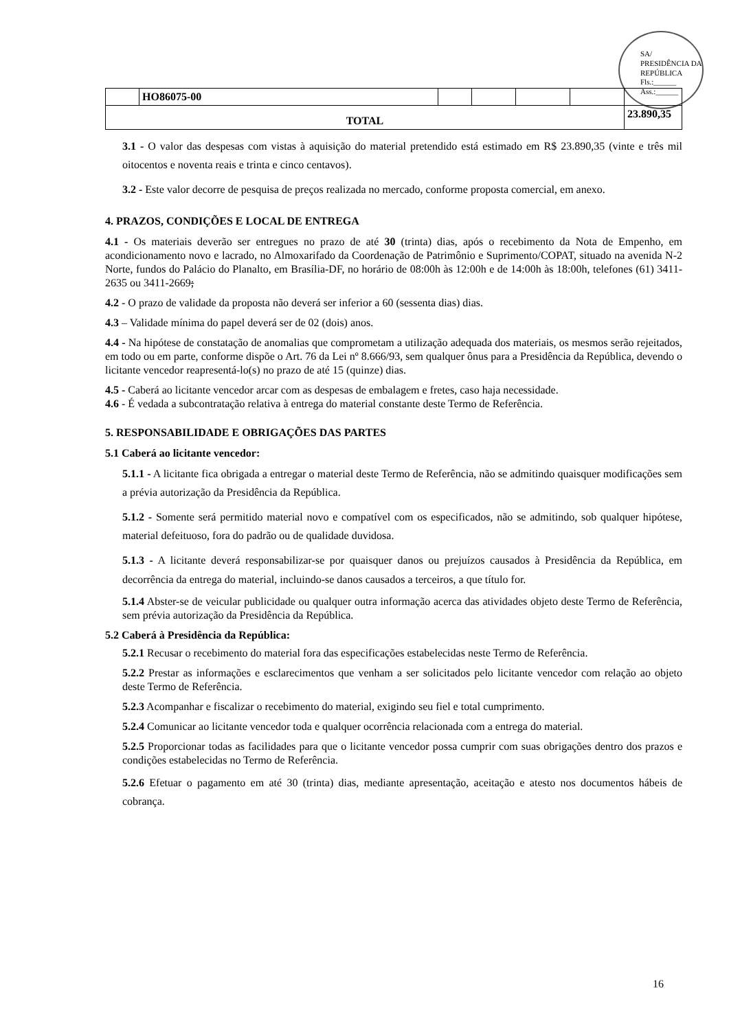SA/ PRESIDÊNCIA DA REPÚBLICA
Fls.:______
Ass.:______
| | HO86075-00 | | | | | |
| TOTAL | | | | | | 23.890,35 |
3.1 - O valor das despesas com vistas à aquisição do material pretendido está estimado em R$ 23.890,35 (vinte e três mil oitocentos e noventa reais e trinta e cinco centavos).
3.2 - Este valor decorre de pesquisa de preços realizada no mercado, conforme proposta comercial, em anexo.
4. PRAZOS, CONDIÇÕES E LOCAL DE ENTREGA
4.1 - Os materiais deverão ser entregues no prazo de até 30 (trinta) dias, após o recebimento da Nota de Empenho, em acondicionamento novo e lacrado, no Almoxarifado da Coordenação de Patrimônio e Suprimento/COPAT, situado na avenida N-2 Norte, fundos do Palácio do Planalto, em Brasília-DF, no horário de 08:00h às 12:00h e de 14:00h às 18:00h, telefones (61) 3411-2635 ou 3411-2669;
4.2 - O prazo de validade da proposta não deverá ser inferior a 60 (sessenta dias) dias.
4.3 – Validade mínima do papel deverá ser de 02 (dois) anos.
4.4 - Na hipótese de constatação de anomalias que comprometam a utilização adequada dos materiais, os mesmos serão rejeitados, em todo ou em parte, conforme dispõe o Art. 76 da Lei nº 8.666/93, sem qualquer ônus para a Presidência da República, devendo o licitante vencedor reapresentá-lo(s) no prazo de até 15 (quinze) dias.
4.5 - Caberá ao licitante vencedor arcar com as despesas de embalagem e fretes, caso haja necessidade.
4.6 - É vedada a subcontratação relativa à entrega do material constante deste Termo de Referência.
5. RESPONSABILIDADE E OBRIGAÇÕES DAS PARTES
5.1 Caberá ao licitante vencedor:
5.1.1 - A licitante fica obrigada a entregar o material deste Termo de Referência, não se admitindo quaisquer modificações sem a prévia autorização da Presidência da República.
5.1.2 - Somente será permitido material novo e compatível com os especificados, não se admitindo, sob qualquer hipótese, material defeituoso, fora do padrão ou de qualidade duvidosa.
5.1.3 - A licitante deverá responsabilizar-se por quaisquer danos ou prejuízos causados à Presidência da República, em decorrência da entrega do material, incluindo-se danos causados a terceiros, a que título for.
5.1.4 Abster-se de veicular publicidade ou qualquer outra informação acerca das atividades objeto deste Termo de Referência, sem prévia autorização da Presidência da República.
5.2 Caberá à Presidência da República:
5.2.1 Recusar o recebimento do material fora das especificações estabelecidas neste Termo de Referência.
5.2.2 Prestar as informações e esclarecimentos que venham a ser solicitados pelo licitante vencedor com relação ao objeto deste Termo de Referência.
5.2.3 Acompanhar e fiscalizar o recebimento do material, exigindo seu fiel e total cumprimento.
5.2.4 Comunicar ao licitante vencedor toda e qualquer ocorrência relacionada com a entrega do material.
5.2.5 Proporcionar todas as facilidades para que o licitante vencedor possa cumprir com suas obrigações dentro dos prazos e condições estabelecidas no Termo de Referência.
5.2.6 Efetuar o pagamento em até 30 (trinta) dias, mediante apresentação, aceitação e atesto nos documentos hábeis de cobrança.
16